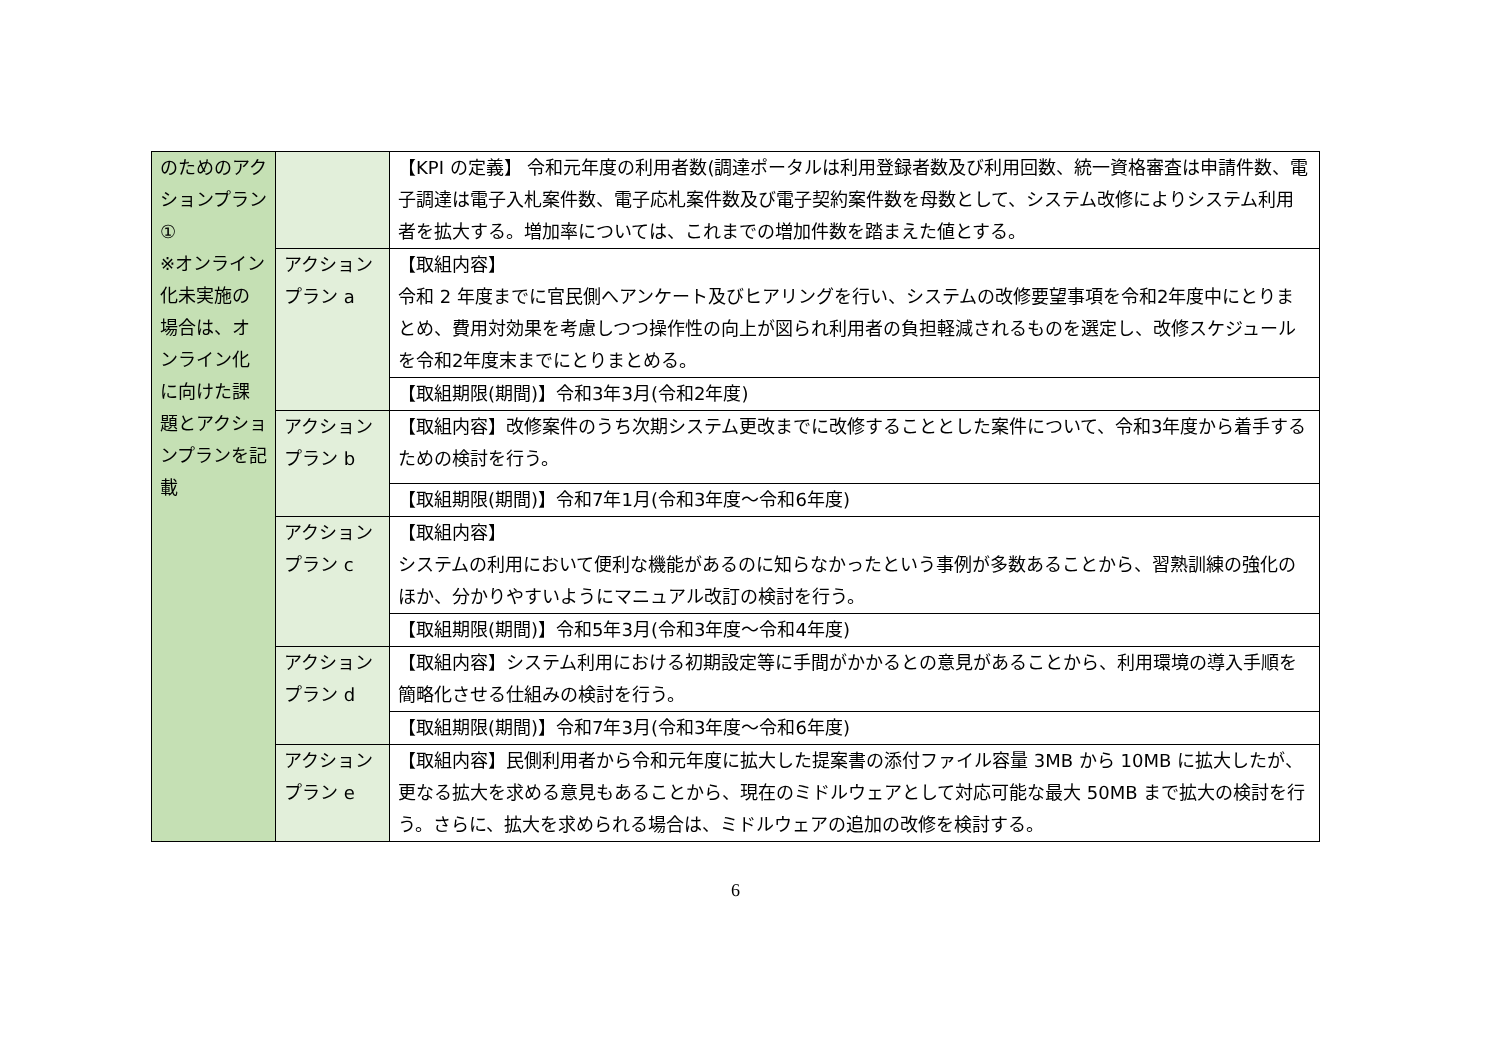| のためのアクションプラン① ※オンライン化未実施の場合は、オンライン化に向けた課題とアクションプランを記載 | | 【KPI の定義】 令和元年度の利用者数(調達ポータルは利用登録者数及び利用回数、統一資格審査は申請件数、電子調達は電子入札案件数、電子応札案件数及び電子契約案件数を母数として、システム改修によりシステム利用者を拡大する。増加率については、これまでの増加件数を踏まえた値とする。 |
| | アクションプラン a | 【取組内容】 令和 2 年度までに官民側へアンケート及びヒアリングを行い、システムの改修要望事項を令和2年度中にとりまとめ、費用対効果を考慮しつつ操作性の向上が図られ利用者の負担軽減されるものを選定し、改修スケジュールを令和2年度末までにとりまとめる。 |
| | | 【取組期限(期間)】令和3年3月(令和2年度) |
| | アクションプラン b | 【取組内容】改修案件のうち次期システム更改までに改修することとした案件について、令和3年度から着手するための検討を行う。 |
| | | 【取組期限(期間)】令和7年1月(令和3年度～令和6年度) |
| | アクションプラン c | 【取組内容】 システムの利用において便利な機能があるのに知らなかったという事例が多数あることから、習熟訓練の強化のほか、分かりやすいようにマニュアル改訂の検討を行う。 |
| | | 【取組期限(期間)】令和5年3月(令和3年度～令和4年度) |
| | アクションプラン d | 【取組内容】システム利用における初期設定等に手間がかかるとの意見があることから、利用環境の導入手順を簡略化させる仕組みの検討を行う。 |
| | | 【取組期限(期間)】令和7年3月(令和3年度～令和6年度) |
| | アクションプラン e | 【取組内容】民側利用者から令和元年度に拡大した提案書の添付ファイル容量 3MB から 10MB に拡大したが、更なる拡大を求める意見もあることから、現在のミドルウェアとして対応可能な最大 50MB まで拡大の検討を行う。さらに、拡大を求められる場合は、ミドルウェアの追加の改修を検討する。 |
6